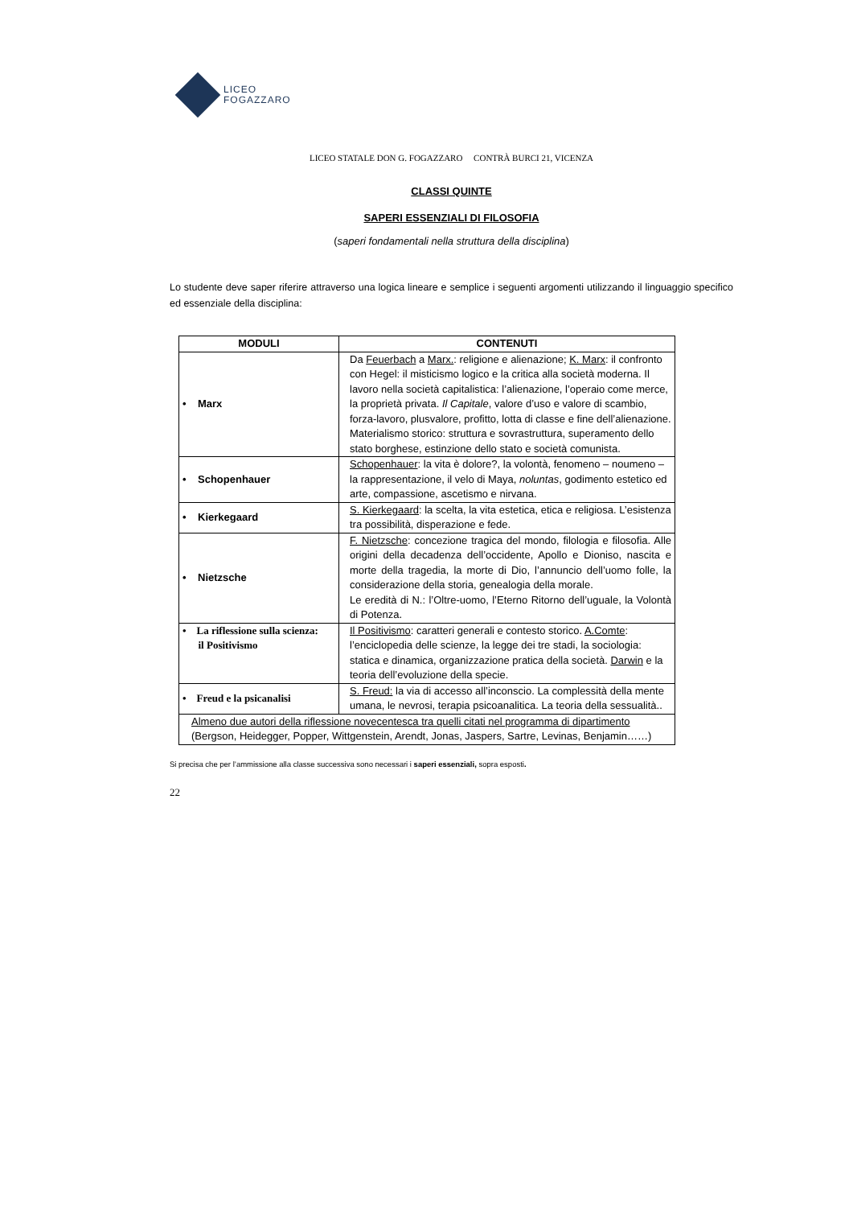LICEO
FOGAZZARO
LICEO STATALE DON G. FOGAZZARO CONTRÀ BURCI 21, VICENZA
CLASSI QUINTE
SAPERI ESSENZIALI DI FILOSOFIA
(saperi fondamentali nella struttura della disciplina)
Lo studente deve saper riferire attraverso una logica lineare e semplice i seguenti argomenti utilizzando il linguaggio specifico ed essenziale della disciplina:
| MODULI | CONTENUTI |
| --- | --- |
| • Marx | Da Feuerbach a Marx. : religione e alienazione; K. Marx : il confronto con Hegel: il misticismo logico e la critica alla società moderna. Il lavoro nella società capitalistica: l’alienazione, l’operaio come merce, la proprietà privata. Il Capitale , valore d’uso e valore di scambio, forza-lavoro, plusvalore, profitto, lotta di classe e fine dell’alienazione. Materialismo storico: struttura e sovrastruttura, superamento dello stato borghese, estinzione dello stato e società comunista. |
| • Schopenhauer | Schopenhauer : la vita è dolore?, la volontà, fenomeno – noumeno – la rappresentazione, il velo di Maya, noluntas , godimento estetico ed arte, compassione, ascetismo e nirvana. |
| • Kierkegaard | S. Kierkegaard : la scelta, la vita estetica, etica e religiosa. L’esistenza tra possibilità, disperazione e fede. |
| • Nietzsche | F. Nietzsche : concezione tragica del mondo, filologia e filosofia. Alle origini della decadenza dell’occidente, Apollo e Dioniso, nascita e morte della tragedia, la morte di Dio, l’annuncio dell’uomo folle, la considerazione della storia, genealogia della morale. Le eredità di N.: l’Oltre-uomo, l’Eterno Ritorno dell’uguale, la Volontà di Potenza. |
| • La riflessione sulla scienza: il Positivismo | Il Positivismo : caratteri generali e contesto storico. A.Comte : l’enciclopedia delle scienze, la legge dei tre stadi, la sociologia: statica e dinamica, organizzazione pratica della società. Darwin e la teoria dell’evoluzione della specie. |
| • Freud e la psicanalisi | S. Freud: la via di accesso all’inconscio. La complessità della mente umana, le nevrosi, terapia psicoanalitica. La teoria della sessualità.. |
| Almeno due autori della riflessione novecentesca tra quelli citati nel programma di dipartimento (Bergson, Heidegger, Popper, Wittgenstein, Arendt, Jonas, Jaspers, Sartre, Levinas, Benjamin……) | |
Si precisa che per l’ammissione alla classe successiva sono necessari i saperi essenziali, sopra esposti.
22